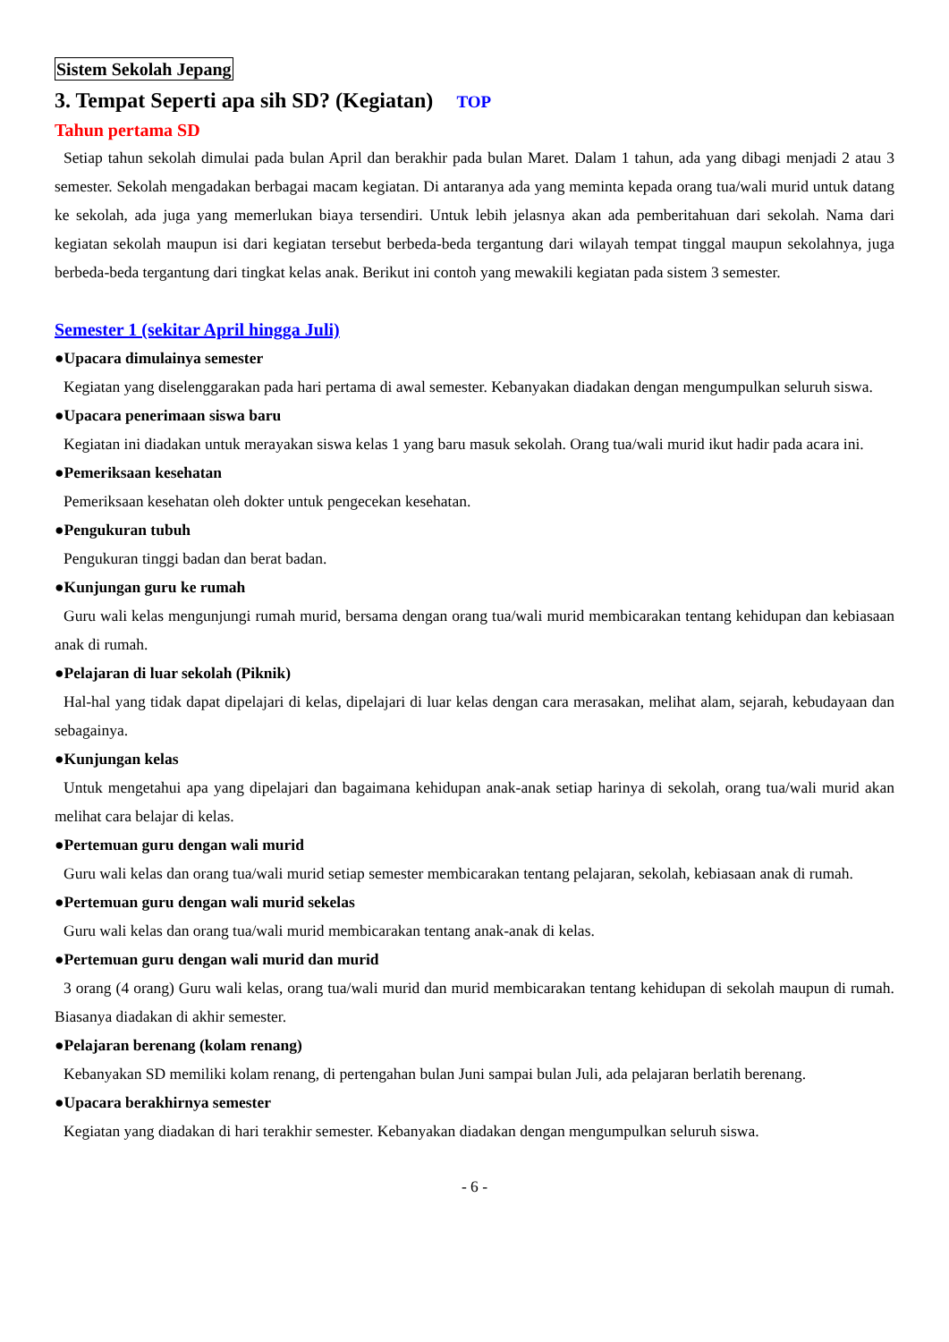Sistem Sekolah Jepang
3. Tempat Seperti apa sih SD? (Kegiatan) TOP
Tahun pertama SD
Setiap tahun sekolah dimulai pada bulan April dan berakhir pada bulan Maret. Dalam 1 tahun, ada yang dibagi menjadi 2 atau 3 semester. Sekolah mengadakan berbagai macam kegiatan. Di antaranya ada yang meminta kepada orang tua/wali murid untuk datang ke sekolah, ada juga yang memerlukan biaya tersendiri. Untuk lebih jelasnya akan ada pemberitahuan dari sekolah. Nama dari kegiatan sekolah maupun isi dari kegiatan tersebut berbeda-beda tergantung dari wilayah tempat tinggal maupun sekolahnya, juga berbeda-beda tergantung dari tingkat kelas anak. Berikut ini contoh yang mewakili kegiatan pada sistem 3 semester.
Semester 1 (sekitar April hingga Juli)
●Upacara dimulainya semester
Kegiatan yang diselenggarakan pada hari pertama di awal semester. Kebanyakan diadakan dengan mengumpulkan seluruh siswa.
●Upacara penerimaan siswa baru
Kegiatan ini diadakan untuk merayakan siswa kelas 1 yang baru masuk sekolah. Orang tua/wali murid ikut hadir pada acara ini.
●Pemeriksaan kesehatan
Pemeriksaan kesehatan oleh dokter untuk pengecekan kesehatan.
●Pengukuran tubuh
Pengukuran tinggi badan dan berat badan.
●Kunjungan guru ke rumah
Guru wali kelas mengunjungi rumah murid, bersama dengan orang tua/wali murid membicarakan tentang kehidupan dan kebiasaan anak di rumah.
●Pelajaran di luar sekolah (Piknik)
Hal-hal yang tidak dapat dipelajari di kelas, dipelajari di luar kelas dengan cara merasakan, melihat alam, sejarah, kebudayaan dan sebagainya.
●Kunjungan kelas
Untuk mengetahui apa yang dipelajari dan bagaimana kehidupan anak-anak setiap harinya di sekolah, orang tua/wali murid akan melihat cara belajar di kelas.
●Pertemuan guru dengan wali murid
Guru wali kelas dan orang tua/wali murid setiap semester membicarakan tentang pelajaran, sekolah, kebiasaan anak di rumah.
●Pertemuan guru dengan wali murid sekelas
Guru wali kelas dan orang tua/wali murid membicarakan tentang anak-anak di kelas.
●Pertemuan guru dengan wali murid dan murid
3 orang (4 orang) Guru wali kelas, orang tua/wali murid dan murid membicarakan tentang kehidupan di sekolah maupun di rumah. Biasanya diadakan di akhir semester.
●Pelajaran berenang (kolam renang)
Kebanyakan SD memiliki kolam renang, di pertengahan bulan Juni sampai bulan Juli, ada pelajaran berlatih berenang.
●Upacara berakhirnya semester
Kegiatan yang diadakan di hari terakhir semester. Kebanyakan diadakan dengan mengumpulkan seluruh siswa.
- 6 -